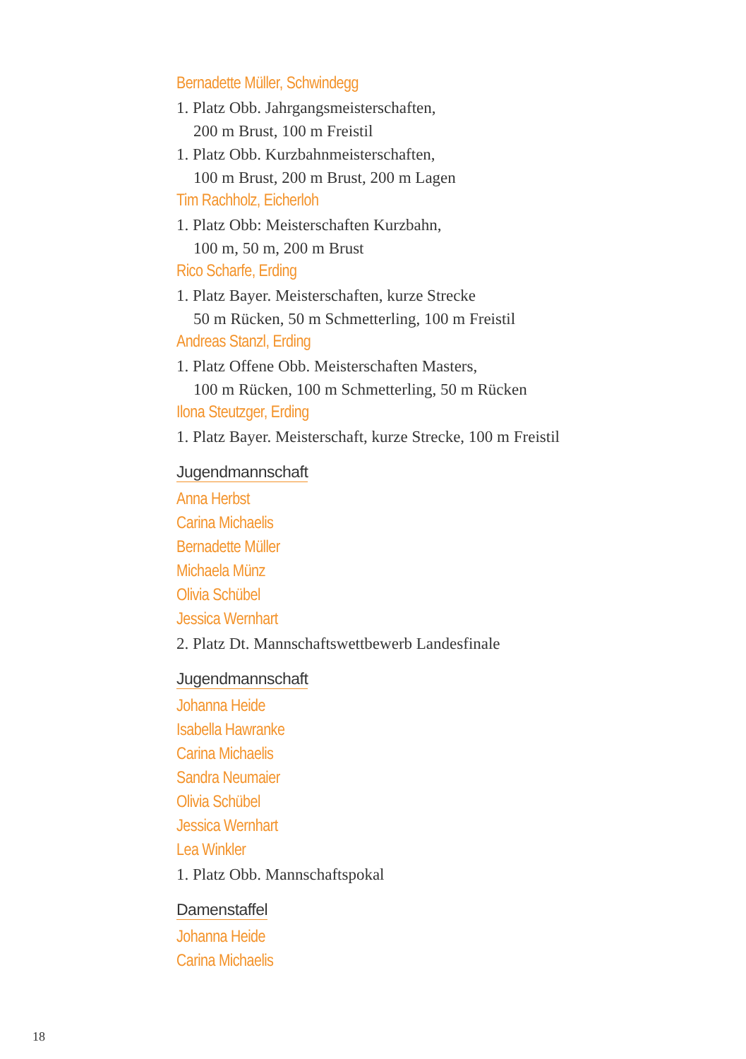Bernadette Müller, Schwindegg
1. Platz Obb. Jahrgangsmeisterschaften,
200 m Brust, 100 m Freistil
1. Platz Obb. Kurzbahnmeisterschaften,
100 m Brust, 200 m Brust, 200 m Lagen
Tim Rachholz, Eicherloh
1. Platz Obb: Meisterschaften Kurzbahn,
100 m, 50 m, 200 m Brust
Rico Scharfe, Erding
1. Platz Bayer. Meisterschaften, kurze Strecke
50 m Rücken, 50 m Schmetterling, 100 m Freistil
Andreas Stanzl, Erding
1. Platz Offene Obb. Meisterschaften Masters,
100 m Rücken, 100 m Schmetterling, 50 m Rücken
Ilona Steutzger, Erding
1. Platz Bayer. Meisterschaft, kurze Strecke, 100 m Freistil
Jugendmannschaft
Anna Herbst
Carina Michaelis
Bernadette Müller
Michaela Münz
Olivia Schübel
Jessica Wernhart
2. Platz Dt. Mannschaftswettbewerb Landesfinale
Jugendmannschaft
Johanna Heide
Isabella Hawranke
Carina Michaelis
Sandra Neumaier
Olivia Schübel
Jessica Wernhart
Lea Winkler
1. Platz Obb. Mannschaftspokal
Damenstaffel
Johanna Heide
Carina Michaelis
18